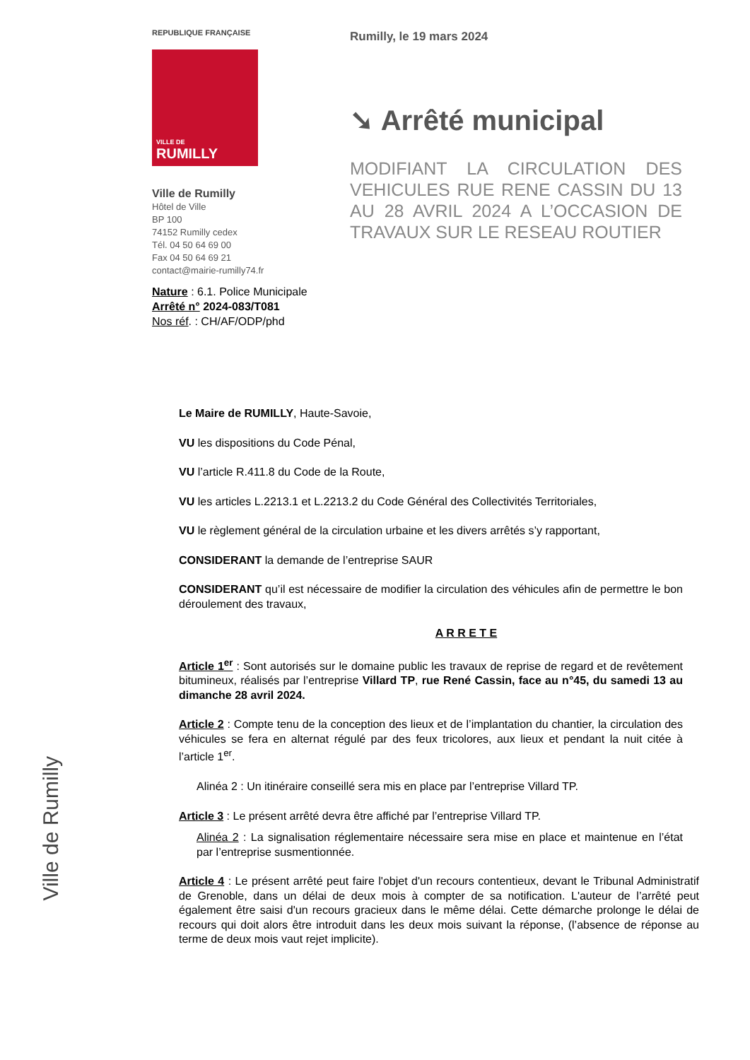REPUBLIQUE FRANÇAISE
VILLE DE
RUMILLY
Ville de Rumilly
Hôtel de Ville
BP 100
74152 Rumilly cedex
Tél. 04 50 64 69 00
Fax 04 50 64 69 21
contact@mairie-rumilly74.fr
Nature : 6.1. Police Municipale
Arrêté n° 2024-083/T081
Nos réf. : CH/AF/ODP/phd
Rumilly, le 19 mars 2024
➘ Arrêté municipal
MODIFIANT LA CIRCULATION DES VEHICULES RUE RENE CASSIN DU 13 AU 28 AVRIL 2024 A L’OCCASION DE TRAVAUX SUR LE RESEAU ROUTIER
Le Maire de RUMILLY, Haute-Savoie,
VU les dispositions du Code Pénal,
VU l’article R.411.8 du Code de la Route,
VU les articles L.2213.1 et L.2213.2 du Code Général des Collectivités Territoriales,
VU le règlement général de la circulation urbaine et les divers arrêtés s’y rapportant,
CONSIDERANT la demande de l’entreprise SAUR
CONSIDERANT qu’il est nécessaire de modifier la circulation des véhicules afin de permettre le bon déroulement des travaux,
A R R E T E
Article 1<sup>er</sup> : Sont autorisés sur le domaine public les travaux de reprise de regard et de revêtement bitumineux, réalisés par l’entreprise Villard TP, rue René Cassin, face au n°45, du samedi 13 au dimanche 28 avril 2024.
Article 2 : Compte tenu de la conception des lieux et de l’implantation du chantier, la circulation des véhicules se fera en alternat régulé par des feux tricolores, aux lieux et pendant la nuit citée à l’article 1<sup>er</sup>.
Alinéa 2 : Un itinéraire conseillé sera mis en place par l’entreprise Villard TP.
Article 3 : Le présent arrêté devra être affiché par l’entreprise Villard TP.
Alinéa 2 : La signalisation réglementaire nécessaire sera mise en place et maintenue en l’état par l’entreprise susmentionnée.
Article 4 : Le présent arrêté peut faire l'objet d'un recours contentieux, devant le Tribunal Administratif de Grenoble, dans un délai de deux mois à compter de sa notification. L'auteur de l’arrêté peut également être saisi d'un recours gracieux dans le même délai. Cette démarche prolonge le délai de recours qui doit alors être introduit dans les deux mois suivant la réponse, (l’absence de réponse au terme de deux mois vaut rejet implicite).
Ville de Rumilly